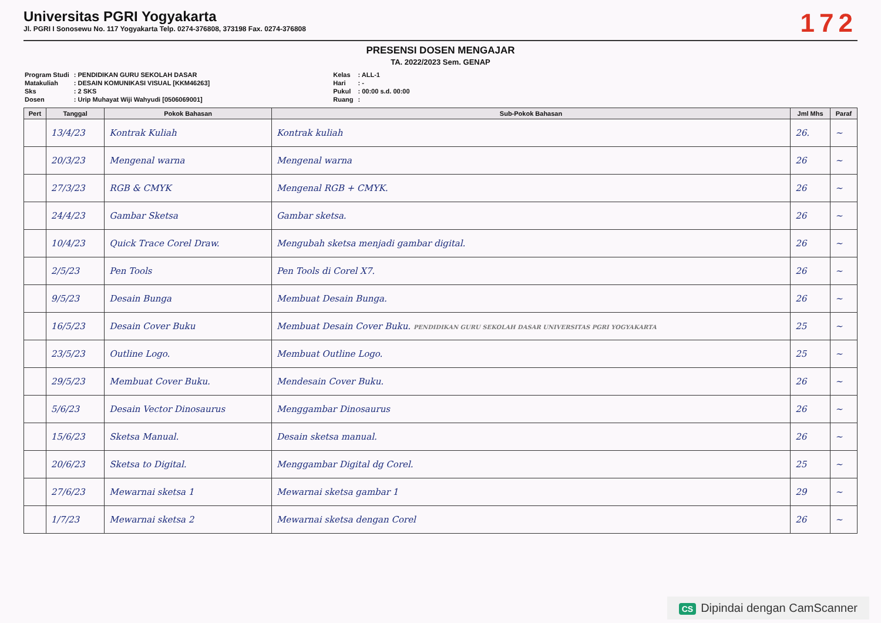Universitas PGRI Yogyakarta
Jl. PGRI I Sonosewu No. 117 Yogyakarta Telp. 0274-376808, 373198 Fax. 0274-376808
172
PRESENSI DOSEN MENGAJAR
TA. 2022/2023 Sem. GENAP
| Program Studi | : PENDIDIKAN GURU SEKOLAH DASAR |
| Matakuliah | : DESAIN KOMUNIKASI VISUAL [KKM46263] |
| Sks | : 2 SKS |
| Dosen | : Urip Muhayat Wiji Wahyudi [0506069001] |
| Kelas | : ALL-1 |
| Hari | : - |
| Pukul | : 00:00 s.d. 00:00 |
| Ruang | : |
| Pert | Tanggal | Pokok Bahasan | Sub-Pokok Bahasan | Jml Mhs | Paraf |
| --- | --- | --- | --- | --- | --- |
| | 13/4/23 | Kontrak Kuliah | Kontrak kuliah | 26. | ~ |
| | 20/3/23 | Mengenal warna | Mengenal warna | 26 | ~ |
| | 27/3/23 | RGB & CMYK | Mengenal RGB + CMYK. | 26 | ~ |
| | 24/4/23 | Gambar Sketsa | Gambar sketsa. | 26 | ~ |
| | 10/4/23 | Quick Trace Corel Draw. | Mengubah sketsa menjadi gambar digital. | 26 | ~ |
| | 2/5/23 | Pen Tools | Pen Tools di Corel X7. | 26 | ~ |
| | 9/5/23 | Desain Bunga | Membuat Desain Bunga. | 26 | ~ |
| | 16/5/23 | Desain Cover Buku | Membuat Desain Cover Buku. PENDIDIKAN GURU SEKOLAH DASAR UNIVERSITAS PGRI YOGYAKARTA | 25 | ~ |
| | 23/5/23 | Outline Logo. | Membuat Outline Logo. | 25 | ~ |
| | 29/5/23 | Membuat Cover Buku. | Mendesain Cover Buku. | 26 | ~ |
| | 5/6/23 | Desain Vector Dinosaurus | Menggambar Dinosaurus | 26 | ~ |
| | 15/6/23 | Sketsa Manual. | Desain sketsa manual. | 26 | ~ |
| | 20/6/23 | Sketsa to Digital. | Menggambar Digital dg Corel. | 25 | ~ |
| | 27/6/23 | Mewarnai sketsa 1 | Mewarnai sketsa gambar 1 | 29 | ~ |
| | 1/7/23 | Mewarnai sketsa 2 | Mewarnai sketsa dengan Corel | 26 | ~ |
CS Dipindai dengan CamScanner